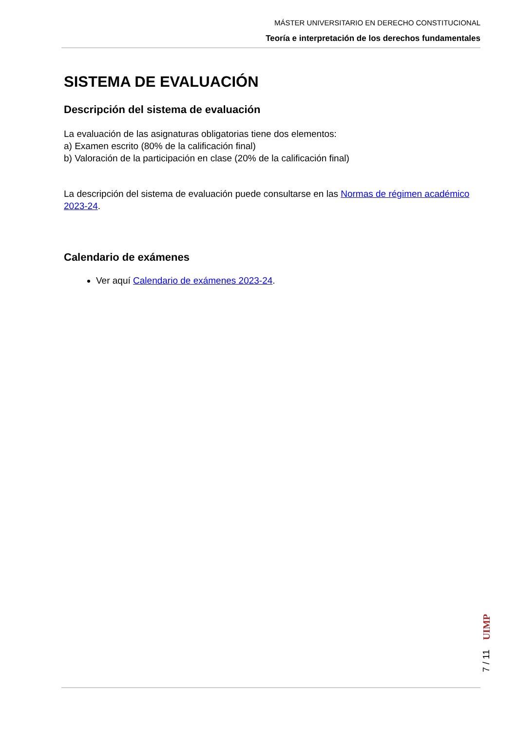MÁSTER UNIVERSITARIO EN DERECHO CONSTITUCIONAL
Teoría e interpretación de los derechos fundamentales
SISTEMA DE EVALUACIÓN
Descripción del sistema de evaluación
La evaluación de las asignaturas obligatorias tiene dos elementos:
a) Examen escrito (80% de la calificación final)
b) Valoración de la participación en clase (20% de la calificación final)
La descripción del sistema de evaluación puede consultarse en las Normas de régimen académico 2023-24.
Calendario de exámenes
Ver aquí Calendario de exámenes 2023-24.
UIMP
7 / 11